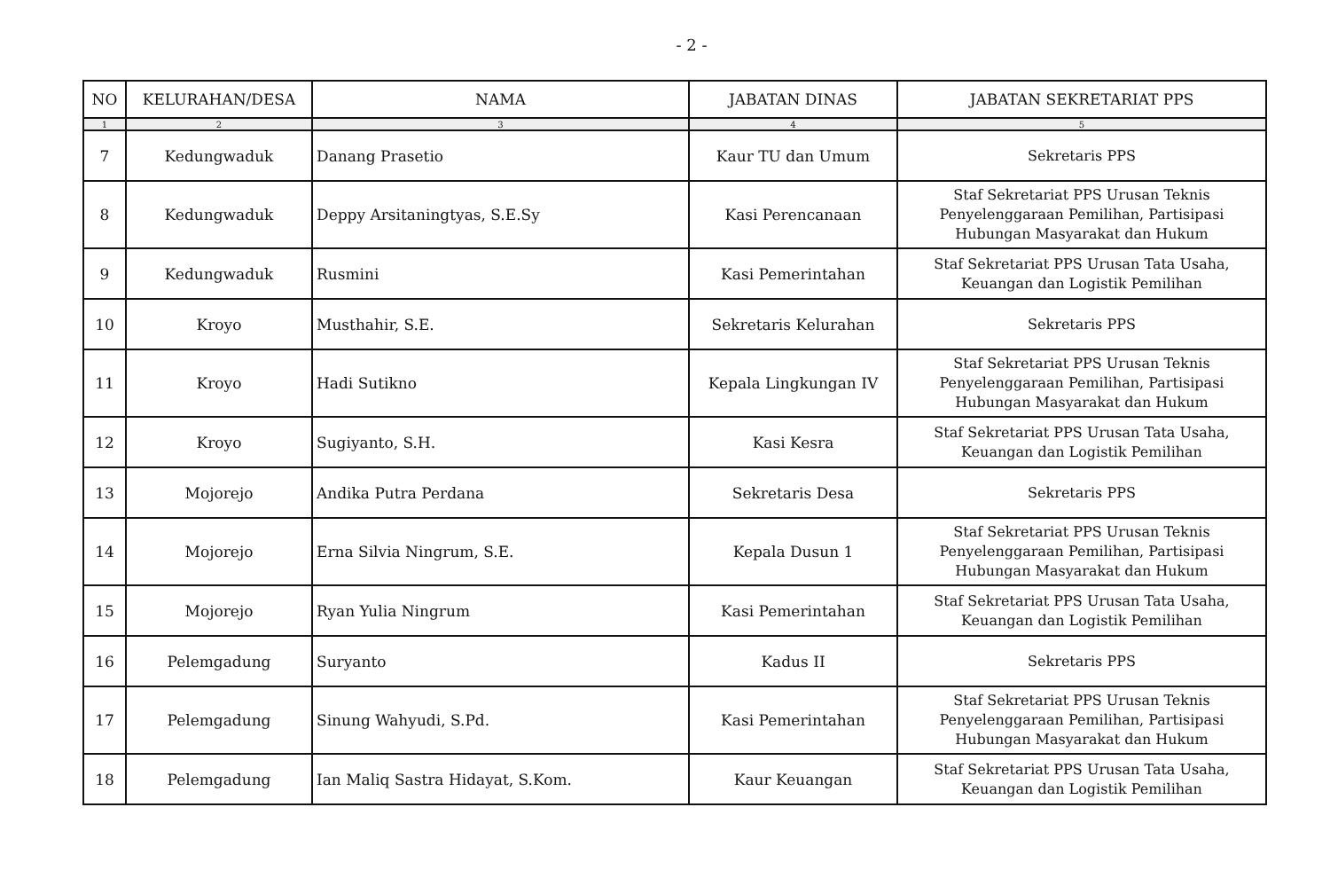- 2 -
| NO | KELURAHAN/DESA | NAMA | JABATAN DINAS | JABATAN SEKRETARIAT PPS |
| --- | --- | --- | --- | --- |
| 1 | 2 | 3 | 4 | 5 |
| 7 | Kedungwaduk | Danang Prasetio | Kaur TU dan Umum | Sekretaris PPS |
| 8 | Kedungwaduk | Deppy Arsitaningtyas, S.E.Sy | Kasi Perencanaan | Staf Sekretariat PPS Urusan Teknis Penyelenggaraan Pemilihan, Partisipasi Hubungan Masyarakat dan Hukum |
| 9 | Kedungwaduk | Rusmini | Kasi Pemerintahan | Staf Sekretariat PPS Urusan Tata Usaha, Keuangan dan Logistik Pemilihan |
| 10 | Kroyo | Musthahir, S.E. | Sekretaris Kelurahan | Sekretaris PPS |
| 11 | Kroyo | Hadi Sutikno | Kepala Lingkungan IV | Staf Sekretariat PPS Urusan Teknis Penyelenggaraan Pemilihan, Partisipasi Hubungan Masyarakat dan Hukum |
| 12 | Kroyo | Sugiyanto, S.H. | Kasi Kesra | Staf Sekretariat PPS Urusan Tata Usaha, Keuangan dan Logistik Pemilihan |
| 13 | Mojorejo | Andika Putra Perdana | Sekretaris Desa | Sekretaris PPS |
| 14 | Mojorejo | Erna Silvia Ningrum, S.E. | Kepala Dusun 1 | Staf Sekretariat PPS Urusan Teknis Penyelenggaraan Pemilihan, Partisipasi Hubungan Masyarakat dan Hukum |
| 15 | Mojorejo | Ryan Yulia Ningrum | Kasi Pemerintahan | Staf Sekretariat PPS Urusan Tata Usaha, Keuangan dan Logistik Pemilihan |
| 16 | Pelemgadung | Suryanto | Kadus II | Sekretaris PPS |
| 17 | Pelemgadung | Sinung Wahyudi, S.Pd. | Kasi Pemerintahan | Staf Sekretariat PPS Urusan Teknis Penyelenggaraan Pemilihan, Partisipasi Hubungan Masyarakat dan Hukum |
| 18 | Pelemgadung | Ian Maliq Sastra Hidayat, S.Kom. | Kaur Keuangan | Staf Sekretariat PPS Urusan Tata Usaha, Keuangan dan Logistik Pemilihan |